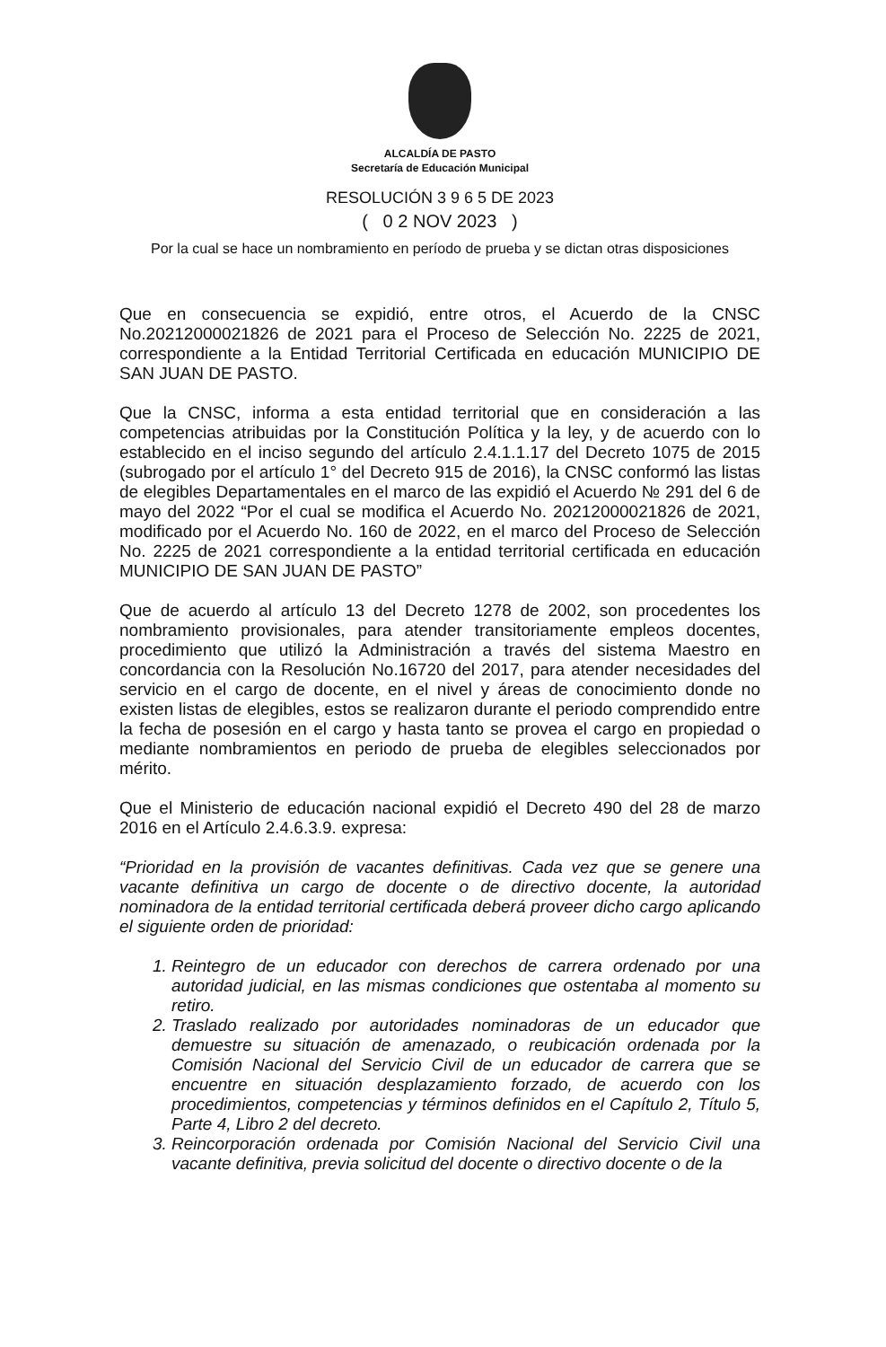ALCALDÍA DE PASTO
Secretaría de Educación Municipal
RESOLUCIÓN 3 9 6 5 DE 2023
( 0 2 NOV 2023 )
Por la cual se hace un nombramiento en período de prueba y se dictan otras disposiciones
Que en consecuencia se expidió, entre otros, el Acuerdo de la CNSC No.20212000021826 de 2021 para el Proceso de Selección No. 2225 de 2021, correspondiente a la Entidad Territorial Certificada en educación MUNICIPIO DE SAN JUAN DE PASTO.
Que la CNSC, informa a esta entidad territorial que en consideración a las competencias atribuidas por la Constitución Política y la ley, y de acuerdo con lo establecido en el inciso segundo del artículo 2.4.1.1.17 del Decreto 1075 de 2015 (subrogado por el artículo 1° del Decreto 915 de 2016), la CNSC conformó las listas de elegibles Departamentales en el marco de las expidió el Acuerdo № 291 del 6 de mayo del 2022 “Por el cual se modifica el Acuerdo No. 20212000021826 de 2021, modificado por el Acuerdo No. 160 de 2022, en el marco del Proceso de Selección No. 2225 de 2021 correspondiente a la entidad territorial certificada en educación MUNICIPIO DE SAN JUAN DE PASTO”
Que de acuerdo al artículo 13 del Decreto 1278 de 2002, son procedentes los nombramiento provisionales, para atender transitoriamente empleos docentes, procedimiento que utilizó la Administración a través del sistema Maestro en concordancia con la Resolución No.16720 del 2017, para atender necesidades del servicio en el cargo de docente, en el nivel y áreas de conocimiento donde no existen listas de elegibles, estos se realizaron durante el periodo comprendido entre la fecha de posesión en el cargo y hasta tanto se provea el cargo en propiedad o mediante nombramientos en periodo de prueba de elegibles seleccionados por mérito.
Que el Ministerio de educación nacional expidió el Decreto 490 del 28 de marzo 2016 en el Artículo 2.4.6.3.9. expresa:
“Prioridad en la provisión de vacantes definitivas. Cada vez que se genere una vacante definitiva un cargo de docente o de directivo docente, la autoridad nominadora de la entidad territorial certificada deberá proveer dicho cargo aplicando el siguiente orden de prioridad:
1. Reintegro de un educador con derechos de carrera ordenado por una autoridad judicial, en las mismas condiciones que ostentaba al momento su retiro.
2. Traslado realizado por autoridades nominadoras de un educador que demuestre su situación de amenazado, o reubicación ordenada por la Comisión Nacional del Servicio Civil de un educador de carrera que se encuentre en situación desplazamiento forzado, de acuerdo con los procedimientos, competencias y términos definidos en el Capítulo 2, Título 5, Parte 4, Libro 2 del decreto.
3. Reincorporación ordenada por Comisión Nacional del Servicio Civil una vacante definitiva, previa solicitud del docente o directivo docente o de la